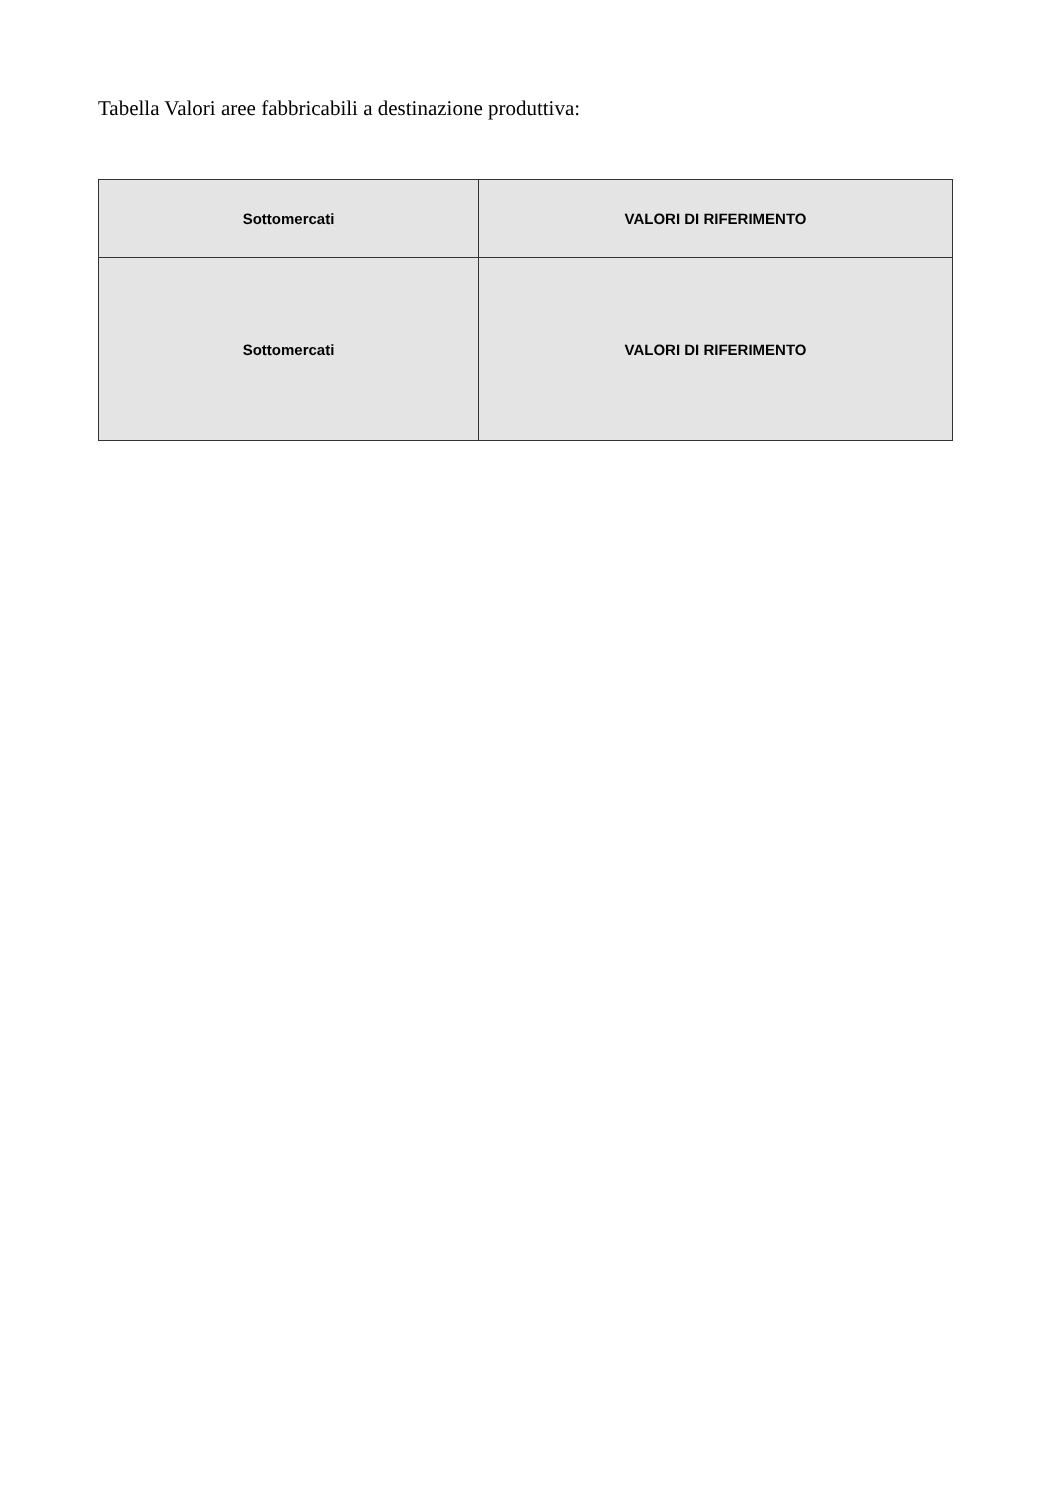Tabella Valori aree fabbricabili a destinazione produttiva:
| Sottomercati | VALORI DI RIFERIMENTO |
| --- | --- |
| Sottomercati | VALORI DI RIFERIMENTO |
| --- | --- |